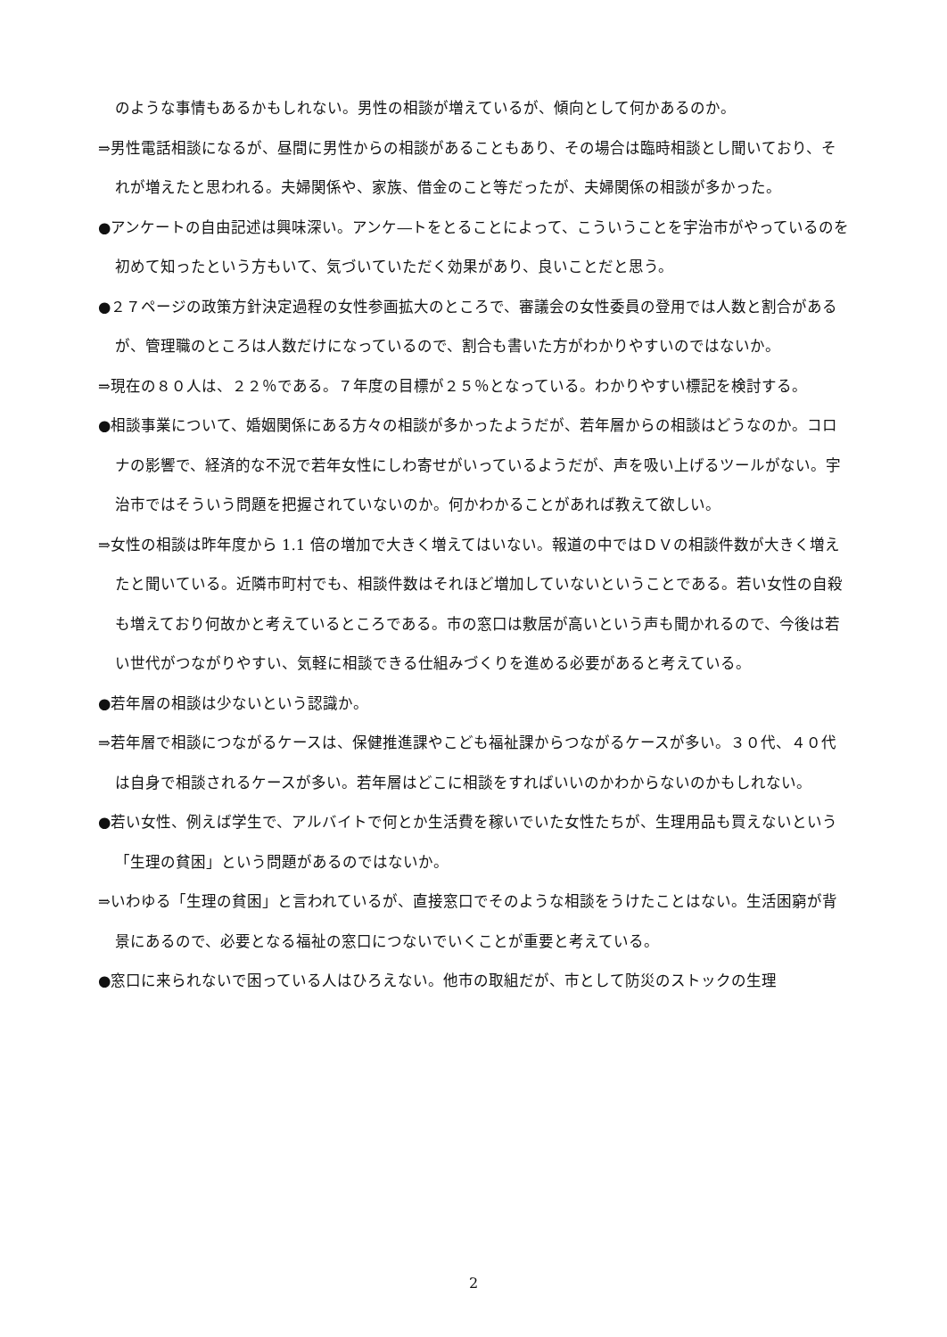のような事情もあるかもしれない。男性の相談が増えているが、傾向として何かあるのか。
⇒男性電話相談になるが、昼間に男性からの相談があることもあり、その場合は臨時相談とし聞いており、それが増えたと思われる。夫婦関係や、家族、借金のこと等だったが、夫婦関係の相談が多かった。
●アンケートの自由記述は興味深い。アンケ―トをとることによって、こういうことを宇治市がやっているのを初めて知ったという方もいて、気づいていただく効果があり、良いことだと思う。
●２７ページの政策方針決定過程の女性参画拡大のところで、審議会の女性委員の登用では人数と割合があるが、管理職のところは人数だけになっているので、割合も書いた方がわかりやすいのではないか。
⇒現在の８０人は、２２％である。７年度の目標が２５％となっている。わかりやすい標記を検討する。
●相談事業について、婚姻関係にある方々の相談が多かったようだが、若年層からの相談はどうなのか。コロナの影響で、経済的な不況で若年女性にしわ寄せがいっているようだが、声を吸い上げるツールがない。宇治市ではそういう問題を把握されていないのか。何かわかることがあれば教えて欲しい。
⇒女性の相談は昨年度から 1.1 倍の増加で大きく増えてはいない。報道の中ではＤＶの相談件数が大きく増えたと聞いている。近隣市町村でも、相談件数はそれほど増加していないということである。若い女性の自殺も増えており何故かと考えているところである。市の窓口は敷居が高いという声も聞かれるので、今後は若い世代がつながりやすい、気軽に相談できる仕組みづくりを進める必要があると考えている。
●若年層の相談は少ないという認識か。
⇒若年層で相談につながるケースは、保健推進課やこども福祉課からつながるケースが多い。３０代、４０代は自身で相談されるケースが多い。若年層はどこに相談をすればいいのかわからないのかもしれない。
●若い女性、例えば学生で、アルバイトで何とか生活費を稼いでいた女性たちが、生理用品も買えないという「生理の貧困」という問題があるのではないか。
⇒いわゆる「生理の貧困」と言われているが、直接窓口でそのような相談をうけたことはない。生活困窮が背景にあるので、必要となる福祉の窓口につないでいくことが重要と考えている。
●窓口に来られないで困っている人はひろえない。他市の取組だが、市として防災のストックの生理
2